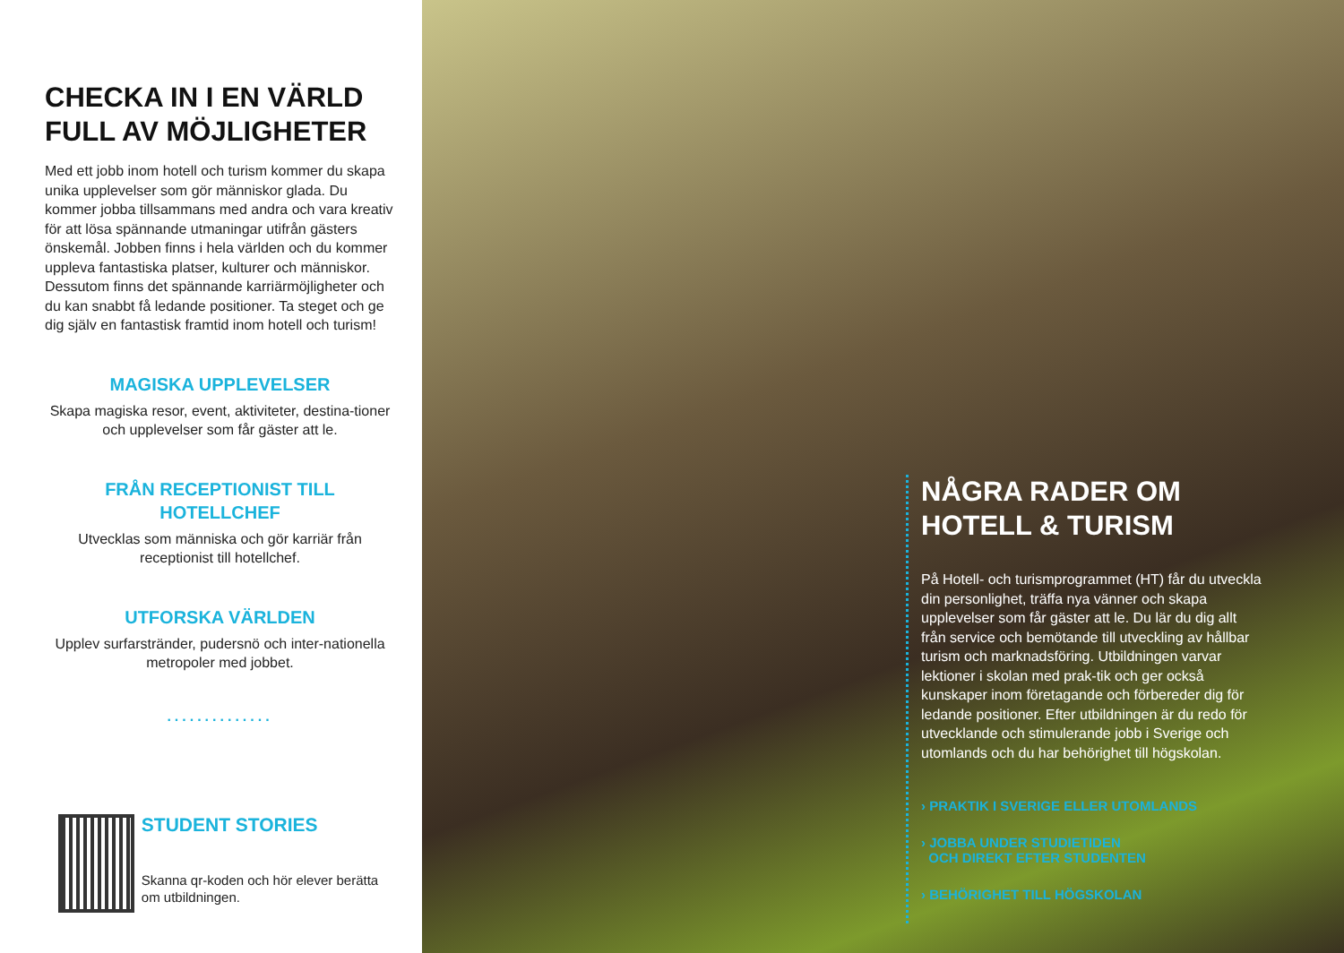CHECKA IN I EN VÄRLD FULL AV MÖJLIGHETER
Med ett jobb inom hotell och turism kommer du skapa unika upplevelser som gör människor glada. Du kommer jobba tillsammans med andra och vara kreativ för att lösa spännande utmaningar utifrån gästers önskemål. Jobben finns i hela världen och du kommer uppleva fantastiska platser, kulturer och människor. Dessutom finns det spännande karriärmöjligheter och du kan snabbt få ledande positioner. Ta steget och ge dig själv en fantastisk framtid inom hotell och turism!
MAGISKA UPPLEVELSER
Skapa magiska resor, event, aktiviteter, destina-tioner och upplevelser som får gäster att le.
FRÅN RECEPTIONIST TILL HOTELLCHEF
Utvecklas som människa och gör karriär från receptionist till hotellchef.
UTFORSKA VÄRLDEN
Upplev surfarstränder, pudersnö och inter-nationella metropoler med jobbet.
..............
STUDENT STORIES
Skanna qr-koden och hör elever berätta om utbildningen.
NÅGRA RADER OM HOTELL & TURISM
På Hotell- och turismprogrammet (HT) får du utveckla din personlighet, träffa nya vänner och skapa upplevelser som får gäster att le. Du lär du dig allt från service och bemötande till utveckling av hållbar turism och marknadsföring. Utbildningen varvar lektioner i skolan med prak-tik och ger också kunskaper inom företagande och förbereder dig för ledande positioner. Efter utbildningen är du redo för utvecklande och stimulerande jobb i Sverige och utomlands och du har behörighet till högskolan.
› PRAKTIK I SVERIGE ELLER UTOMLANDS
› JOBBA UNDER STUDIETIDEN
OCH DIREKT EFTER STUDENTEN
› BEHÖRIGHET TILL HÖGSKOLAN